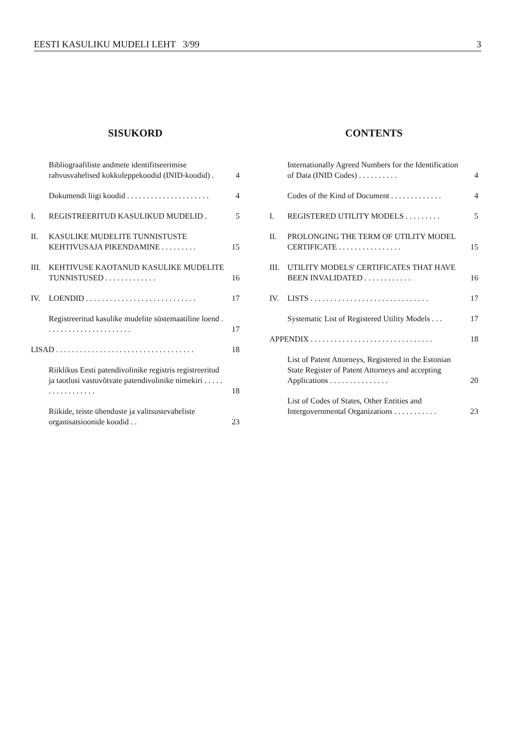EESTI KASULIKU MUDELI LEHT 3/99 3
SISUKORD
Bibliograafiliste andmete identifitseerimise rahvusvahelised kokkuleppekoodid (INID-koodid) . 4
Dokumendi liigi koodid . . . . . . . . . . . . . . . . . . . . . 4
I. REGISTREERITUD KASULIKUD MUDELID . 5
II. KASULIKE MUDELITE TUNNISTUSTE KEHTIVUSAJA PIKENDAMINE . . . . . . . . . 15
III. KEHTIVUSE KAOTANUD KASULIKE MUDELITE TUNNISTUSED . . . . . . . . . . . . . 16
IV. LOENDID . . . . . . . . . . . . . . . . . . . . . . . . . . . . 17
Registreeritud kasulike mudelite süstemaatiline loend . . . . . . . . . . . . . . . . . . . . . . 17
LISAD . . . . . . . . . . . . . . . . . . . . . . . . . . . . . . . . . . . 18
Riiklikus Eesti patendivolinike registris registreeritud ja taotlusi vastuvõtvate patendivolinike nimekiri . . . . . . . . . . . . . . . . . 18
Riikide, teiste ühenduste ja valitsustevaheliste organisatsioonide koodid . . 23
CONTENTS
Internationally Agreed Numbers for the Identification of Data (INID Codes) . . . . . . . . . . 4
Codes of the Kind of Document . . . . . . . . . . . . . 4
I. REGISTERED UTILITY MODELS . . . . . . . . . 5
II. PROLONGING THE TERM OF UTILITY MODEL CERTIFICATE . . . . . . . . . . . . . . . . 15
III. UTILITY MODELS' CERTIFICATES THAT HAVE BEEN INVALIDATED . . . . . . . . . . . . 16
IV. LISTS . . . . . . . . . . . . . . . . . . . . . . . . . . . . . . 17
Systematic List of Registered Utility Models . . . 17
APPENDIX . . . . . . . . . . . . . . . . . . . . . . . . . . . . . . . 18
List of Patent Attorneys, Registered in the Estonian State Register of Patent Attorneys and accepting Applications . . . . . . . . . . . . . . . 20
List of Codes of States, Other Entities and Intergovernmental Organizations . . . . . . . . . . . 23